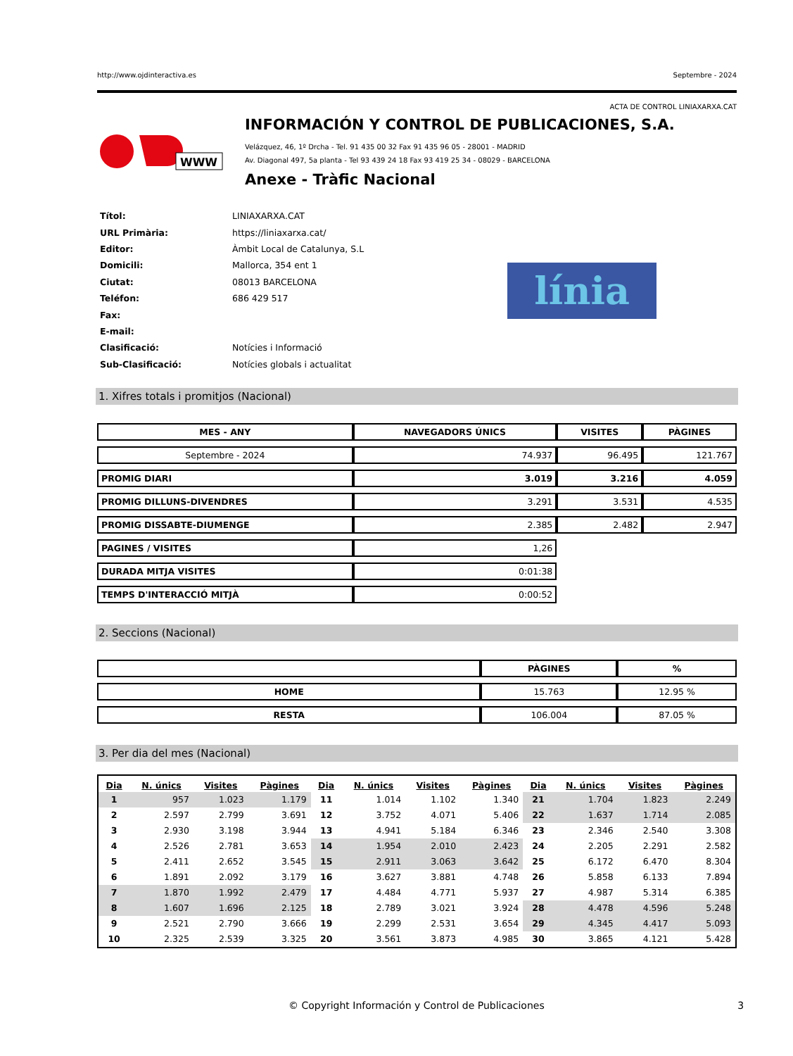http://www.ojdinteractiva.es Septembre - 2024
ACTA DE CONTROL LINIAXARXA.CAT
WWW
INFORMACIÓN Y CONTROL DE PUBLICACIONES, S.A.
Velázquez, 46, 1º Drcha - Tel. 91 435 00 32 Fax 91 435 96 05 - 28001 - MADRID
Av. Diagonal 497, 5a planta - Tel 93 439 24 18 Fax 93 419 25 34 - 08029 - BARCELONA
Anexe - Tràfic Nacional
| Títol: | LINIAXARXA.CAT |
| URL Primària: | https://liniaxarxa.cat/ |
| Editor: | Àmbit Local de Catalunya, S.L |
| Domicili: | Mallorca, 354 ent 1 |
| Ciutat: | 08013 BARCELONA |
| Teléfon: | 686 429 517 |
| Fax: | |
| E-mail: | |
| Clasificació: | Notícies i Informació |
| Sub-Clasificació: | Notícies globals i actualitat |
línia
1. Xifres totals i promitjos (Nacional)
| MES - ANY | NAVEGADORS ÚNICS | VISITES | PÀGINES |
| --- | --- | --- | --- |
| Septembre - 2024 | 74.937 | 96.495 | 121.767 |
| PROMIG DIARI | 3.019 | 3.216 | 4.059 |
| PROMIG DILLUNS-DIVENDRES | 3.291 | 3.531 | 4.535 |
| PROMIG DISSABTE-DIUMENGE | 2.385 | 2.482 | 2.947 |
| PAGINES / VISITES | 1,26 | | |
| DURADA MITJA VISITES | 0:01:38 | | |
| TEMPS D'INTERACCIÓ MITJÀ | 0:00:52 | | |
2. Seccions (Nacional)
| | PÀGINES | % |
| --- | --- | --- |
| HOME | 15.763 | 12.95 % |
| RESTA | 106.004 | 87.05 % |
3. Per dia del mes (Nacional)
| Dia | N. únics | Visites | Pàgines | Dia | N. únics | Visites | Pàgines | Dia | N. únics | Visites | Pàgines |
| --- | --- | --- | --- | --- | --- | --- | --- | --- | --- | --- | --- |
| 1 | 957 | 1.023 | 1.179 | 11 | 1.014 | 1.102 | 1.340 | 21 | 1.704 | 1.823 | 2.249 |
| 2 | 2.597 | 2.799 | 3.691 | 12 | 3.752 | 4.071 | 5.406 | 22 | 1.637 | 1.714 | 2.085 |
| 3 | 2.930 | 3.198 | 3.944 | 13 | 4.941 | 5.184 | 6.346 | 23 | 2.346 | 2.540 | 3.308 |
| 4 | 2.526 | 2.781 | 3.653 | 14 | 1.954 | 2.010 | 2.423 | 24 | 2.205 | 2.291 | 2.582 |
| 5 | 2.411 | 2.652 | 3.545 | 15 | 2.911 | 3.063 | 3.642 | 25 | 6.172 | 6.470 | 8.304 |
| 6 | 1.891 | 2.092 | 3.179 | 16 | 3.627 | 3.881 | 4.748 | 26 | 5.858 | 6.133 | 7.894 |
| 7 | 1.870 | 1.992 | 2.479 | 17 | 4.484 | 4.771 | 5.937 | 27 | 4.987 | 5.314 | 6.385 |
| 8 | 1.607 | 1.696 | 2.125 | 18 | 2.789 | 3.021 | 3.924 | 28 | 4.478 | 4.596 | 5.248 |
| 9 | 2.521 | 2.790 | 3.666 | 19 | 2.299 | 2.531 | 3.654 | 29 | 4.345 | 4.417 | 5.093 |
| 10 | 2.325 | 2.539 | 3.325 | 20 | 3.561 | 3.873 | 4.985 | 30 | 3.865 | 4.121 | 5.428 |
© Copyright Información y Control de Publicaciones 3